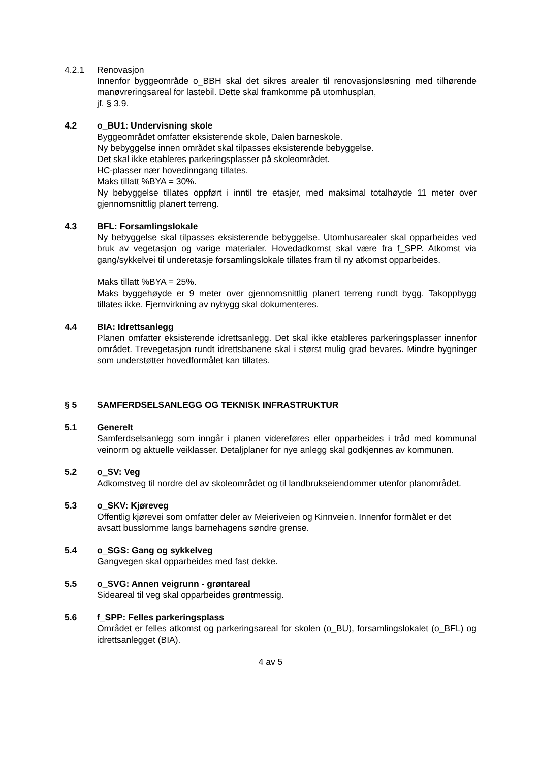4.2.1 Renovasjon
Innenfor byggeområde o_BBH skal det sikres arealer til renovasjonsløsning med tilhørende manøvreringsareal for lastebil. Dette skal framkomme på utomhusplan,
jf. § 3.9.
4.2 o_BU1: Undervisning skole
Byggeområdet omfatter eksisterende skole, Dalen barneskole.
Ny bebyggelse innen området skal tilpasses eksisterende bebyggelse.
Det skal ikke etableres parkeringsplasser på skoleområdet.
HC-plasser nær hovedinngang tillates.
Maks tillatt %BYA = 30%.
Ny bebyggelse tillates oppført i inntil tre etasjer, med maksimal totalhøyde 11 meter over gjennomsnittlig planert terreng.
4.3 BFL: Forsamlingslokale
Ny bebyggelse skal tilpasses eksisterende bebyggelse. Utomhusarealer skal opparbeides ved bruk av vegetasjon og varige materialer. Hovedadkomst skal være fra f_SPP. Atkomst via gang/sykkelvei til underetasje forsamlingslokale tillates fram til ny atkomst opparbeides.
Maks tillatt %BYA = 25%.
Maks byggehøyde er 9 meter over gjennomsnittlig planert terreng rundt bygg. Takoppbygg tillates ikke. Fjernvirkning av nybygg skal dokumenteres.
4.4 BIA: Idrettsanlegg
Planen omfatter eksisterende idrettsanlegg. Det skal ikke etableres parkeringsplasser innenfor området. Trevegetasjon rundt idrettsbanene skal i størst mulig grad bevares. Mindre bygninger som understøtter hovedformålet kan tillates.
§ 5 SAMFERDSELSANLEGG OG TEKNISK INFRASTRUKTUR
5.1 Generelt
Samferdselsanlegg som inngår i planen videreføres eller opparbeides i tråd med kommunal veinorm og aktuelle veiklasser. Detaljplaner for nye anlegg skal godkjennes av kommunen.
5.2 o_SV: Veg
Adkomstveg til nordre del av skoleområdet og til landbrukseiendommer utenfor planområdet.
5.3 o_SKV: Kjøreveg
Offentlig kjørevei som omfatter deler av Meieriveien og Kinnveien. Innenfor formålet er det avsatt busslomme langs barnehagens søndre grense.
5.4 o_SGS: Gang og sykkelveg
Gangvegen skal opparbeides med fast dekke.
5.5 o_SVG: Annen veigrunn - grøntareal
Sideareal til veg skal opparbeides grøntmessig.
5.6 f_SPP: Felles parkeringsplass
Området er felles atkomst og parkeringsareal for skolen (o_BU), forsamlingslokalet (o_BFL) og idrettsanlegget (BIA).
4 av 5